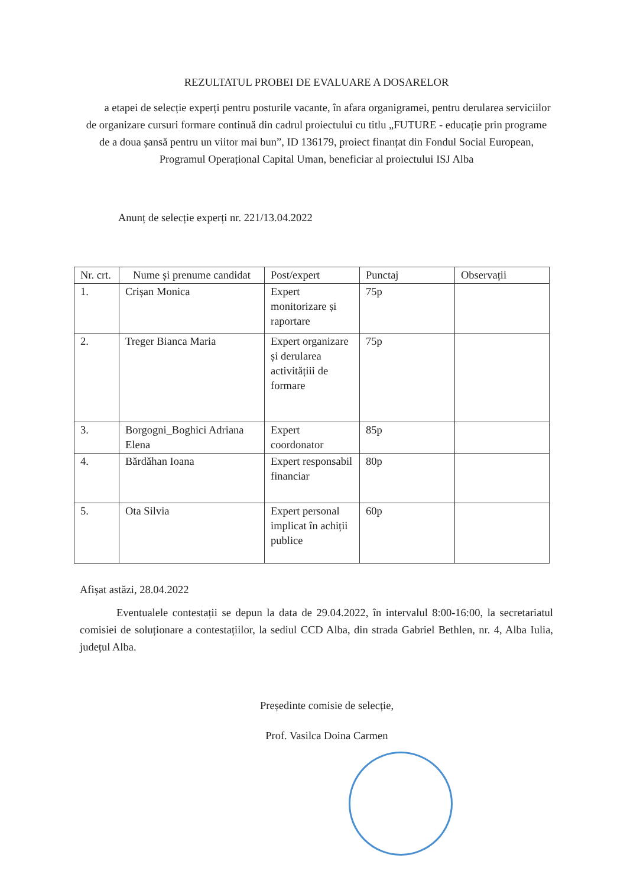REZULTATUL PROBEI DE EVALUARE A DOSARELOR
a etapei de selecție experți pentru posturile vacante, în afara organigramei, pentru derularea serviciilor de organizare cursuri formare continuă din cadrul proiectului cu titlu „FUTURE - educație prin programe de a doua șansă pentru un viitor mai bun”, ID 136179, proiect finanțat din Fondul Social European, Programul Operațional Capital Uman, beneficiar al proiectului ISJ Alba
Anunț de selecție experți nr. 221/13.04.2022
| Nr. crt. | Nume și prenume candidat | Post/expert | Punctaj | Observații |
| --- | --- | --- | --- | --- |
| 1. | Crișan Monica | Expert monitorizare și raportare | 75p | |
| 2. | Treger Bianca Maria | Expert organizare și derularea activitățiii de formare | 75p | |
| 3. | Borgogni_Boghici Adriana Elena | Expert coordonator | 85p | |
| 4. | Bărdăhan Ioana | Expert responsabil financiar | 80p | |
| 5. | Ota Silvia | Expert personal implicat în achiții publice | 60p | |
Afișat astăzi, 28.04.2022
Eventualele contestații se depun la data de 29.04.2022, în intervalul 8:00-16:00, la secretariatul comisiei de soluționare a contestațiilor, la sediul CCD Alba, din strada Gabriel Bethlen, nr. 4, Alba Iulia, județul Alba.
Președinte comisie de selecție,
Prof. Vasilca Doina Carmen